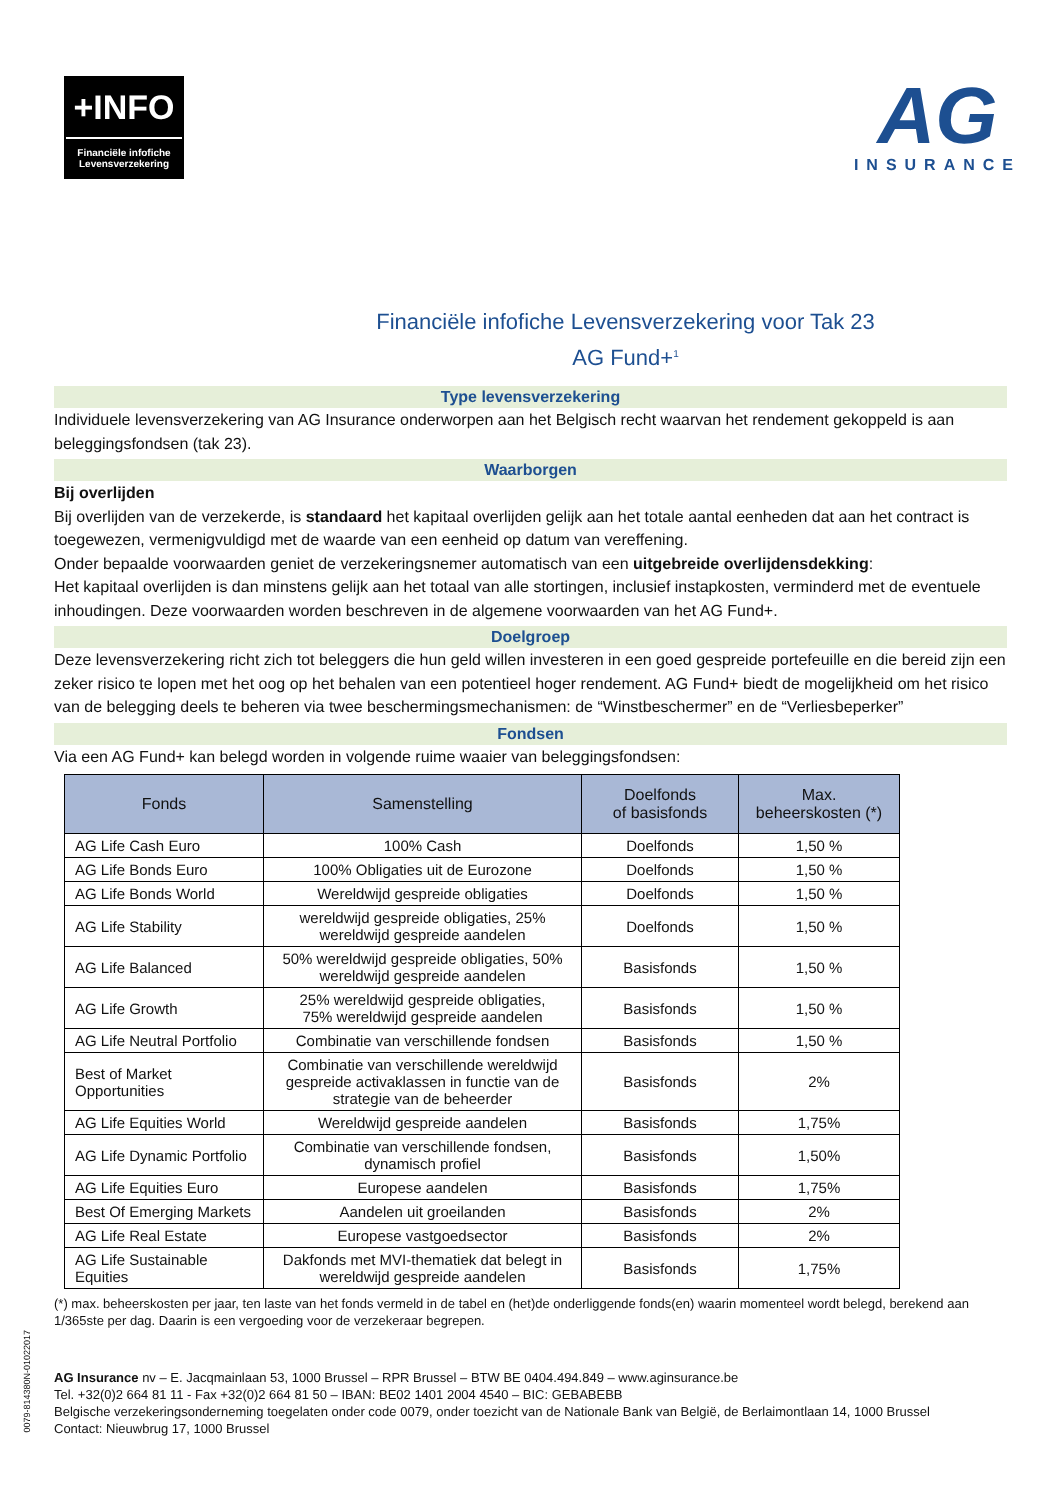+INFO
Financiële infofiche
Levensverzekering
AG
INSURANCE
Financiële infofiche Levensverzekering voor Tak 23
AG Fund+<sup>1</sup>
Type levensverzekering
Individuele levensverzekering van AG Insurance onderworpen aan het Belgisch recht waarvan het rendement gekoppeld is aan beleggingsfondsen (tak 23).
Waarborgen
Bij overlijden
Bij overlijden van de verzekerde, is standaard het kapitaal overlijden gelijk aan het totale aantal eenheden dat aan het contract is toegewezen, vermenigvuldigd met de waarde van een eenheid op datum van vereffening.
Onder bepaalde voorwaarden geniet de verzekeringsnemer automatisch van een uitgebreide overlijdensdekking:
Het kapitaal overlijden is dan minstens gelijk aan het totaal van alle stortingen, inclusief instapkosten, verminderd met de eventuele inhoudingen. Deze voorwaarden worden beschreven in de algemene voorwaarden van het AG Fund+.
Doelgroep
Deze levensverzekering richt zich tot beleggers die hun geld willen investeren in een goed gespreide portefeuille en die bereid zijn een zeker risico te lopen met het oog op het behalen van een potentieel hoger rendement. AG Fund+ biedt de mogelijkheid om het risico van de belegging deels te beheren via twee beschermingsmechanismen: de “Winstbeschermer” en de “Verliesbeperker”
Fondsen
Via een AG Fund+ kan belegd worden in volgende ruime waaier van beleggingsfondsen:
| Fonds | Samenstelling | Doelfonds of basisfonds | Max. beheerskosten (*) |
| --- | --- | --- | --- |
| AG Life Cash Euro | 100% Cash | Doelfonds | 1,50 % |
| AG Life Bonds Euro | 100% Obligaties uit de Eurozone | Doelfonds | 1,50 % |
| AG Life Bonds World | Wereldwijd gespreide obligaties | Doelfonds | 1,50 % |
| AG Life Stability | wereldwijd gespreide obligaties, 25% wereldwijd gespreide aandelen | Doelfonds | 1,50 % |
| AG Life Balanced | 50% wereldwijd gespreide obligaties, 50% wereldwijd gespreide aandelen | Basisfonds | 1,50 % |
| AG Life Growth | 25% wereldwijd gespreide obligaties, 75% wereldwijd gespreide aandelen | Basisfonds | 1,50 % |
| AG Life Neutral Portfolio | Combinatie van verschillende fondsen | Basisfonds | 1,50 % |
| Best of Market Opportunities | Combinatie van verschillende wereldwijd gespreide activaklassen in functie van de strategie van de beheerder | Basisfonds | 2% |
| AG Life Equities World | Wereldwijd gespreide aandelen | Basisfonds | 1,75% |
| AG Life Dynamic Portfolio | Combinatie van verschillende fondsen, dynamisch profiel | Basisfonds | 1,50% |
| AG Life Equities Euro | Europese aandelen | Basisfonds | 1,75% |
| Best Of Emerging Markets | Aandelen uit groeilanden | Basisfonds | 2% |
| AG Life Real Estate | Europese vastgoedsector | Basisfonds | 2% |
| AG Life Sustainable Equities | Dakfonds met MVI-thematiek dat belegt in wereldwijd gespreide aandelen | Basisfonds | 1,75% |
(*) max. beheerskosten per jaar, ten laste van het fonds vermeld in de tabel en (het)de onderliggende fonds(en) waarin momenteel wordt belegd, berekend aan 1/365ste per dag. Daarin is een vergoeding voor de verzekeraar begrepen.
AG Insurance nv – E. Jacqmainlaan 53, 1000 Brussel – RPR Brussel – BTW BE 0404.494.849 – www.aginsurance.be
Tel. +32(0)2 664 81 11 - Fax +32(0)2 664 81 50 – IBAN: BE02 1401 2004 4540 – BIC: GEBABEBB
Belgische verzekeringsonderneming toegelaten onder code 0079, onder toezicht van de Nationale Bank van België, de Berlaimontlaan 14, 1000 Brussel
Contact: Nieuwbrug 17, 1000 Brussel
0079-814380N-01022017